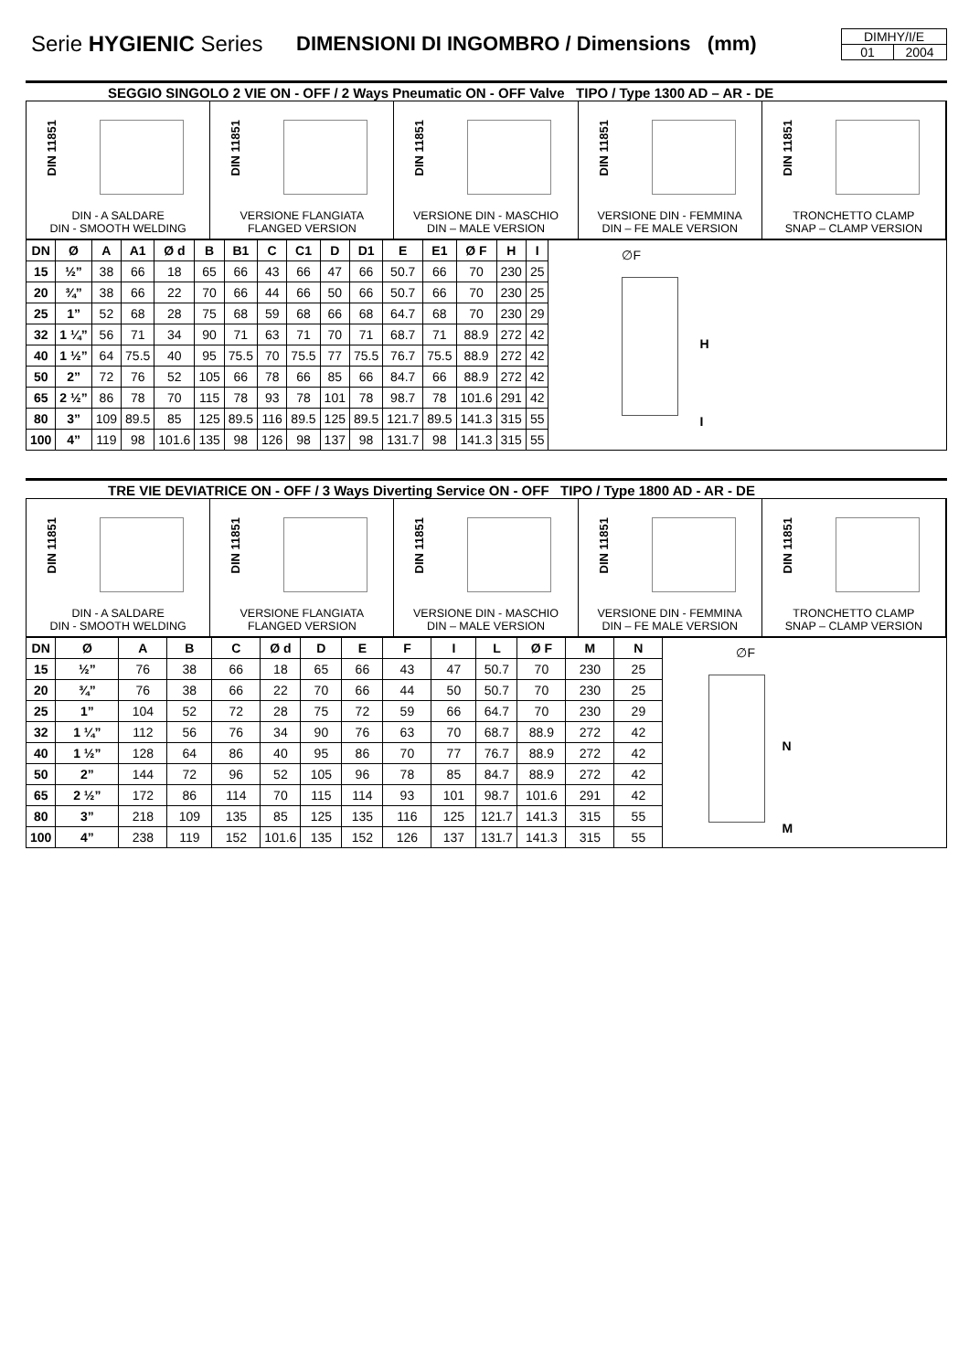Serie HYGIENIC Series
DIMENSIONI DI INGOMBRO / Dimensions (mm)
DIMHY/I/E
01 2004
SEGGIO SINGOLO 2 VIE ON - OFF / 2 Ways Pneumatic ON - OFF Valve TIPO / Type 1300 AD – AR - DE
DIN 11851
DIN - A SALDARE
DIN - SMOOTH WELDING
DIN 11851
VERSIONE FLANGIATA
FLANGED VERSION
DIN 11851
VERSIONE DIN - MASCHIO
DIN – MALE VERSION
DIN 11851
VERSIONE DIN - FEMMINA
DIN – FE MALE VERSION
DIN 11851
TRONCHETTO CLAMP
SNAP – CLAMP VERSION
| DN | Ø | A | A1 | Ø d | B | B1 | C | C1 | D | D1 | E | E1 | Ø F | H | I |
| --- | --- | --- | --- | --- | --- | --- | --- | --- | --- | --- | --- | --- | --- | --- | --- |
| 15 | ½” | 38 | 66 | 18 | 65 | 66 | 43 | 66 | 47 | 66 | 50.7 | 66 | 70 | 230 | 25 |
| 20 | ¾” | 38 | 66 | 22 | 70 | 66 | 44 | 66 | 50 | 66 | 50.7 | 66 | 70 | 230 | 25 |
| 25 | 1” | 52 | 68 | 28 | 75 | 68 | 59 | 68 | 66 | 68 | 64.7 | 68 | 70 | 230 | 29 |
| 32 | 1 ¼” | 56 | 71 | 34 | 90 | 71 | 63 | 71 | 70 | 71 | 68.7 | 71 | 88.9 | 272 | 42 |
| 40 | 1 ½” | 64 | 75.5 | 40 | 95 | 75.5 | 70 | 75.5 | 77 | 75.5 | 76.7 | 75.5 | 88.9 | 272 | 42 |
| 50 | 2” | 72 | 76 | 52 | 105 | 66 | 78 | 66 | 85 | 66 | 84.7 | 66 | 88.9 | 272 | 42 |
| 65 | 2 ½” | 86 | 78 | 70 | 115 | 78 | 93 | 78 | 101 | 78 | 98.7 | 78 | 101.6 | 291 | 42 |
| 80 | 3” | 109 | 89.5 | 85 | 125 | 89.5 | 116 | 89.5 | 125 | 89.5 | 121.7 | 89.5 | 141.3 | 315 | 55 |
| 100 | 4” | 119 | 98 | 101.6 | 135 | 98 | 126 | 98 | 137 | 98 | 131.7 | 98 | 141.3 | 315 | 55 |
∅F
H
I
TRE VIE DEVIATRICE ON - OFF / 3 Ways Diverting Service ON - OFF TIPO / Type 1800 AD - AR - DE
DIN 11851
DIN - A SALDARE
DIN - SMOOTH WELDING
DIN 11851
VERSIONE FLANGIATA
FLANGED VERSION
DIN 11851
VERSIONE DIN - MASCHIO
DIN – MALE VERSION
DIN 11851
VERSIONE DIN - FEMMINA
DIN – FE MALE VERSION
DIN 11851
TRONCHETTO CLAMP
SNAP – CLAMP VERSION
| DN | Ø | A | B | C | Ø d | D | E | F | I | L | Ø F | M | N |
| --- | --- | --- | --- | --- | --- | --- | --- | --- | --- | --- | --- | --- | --- |
| 15 | ½” | 76 | 38 | 66 | 18 | 65 | 66 | 43 | 47 | 50.7 | 70 | 230 | 25 |
| 20 | ¾” | 76 | 38 | 66 | 22 | 70 | 66 | 44 | 50 | 50.7 | 70 | 230 | 25 |
| 25 | 1” | 104 | 52 | 72 | 28 | 75 | 72 | 59 | 66 | 64.7 | 70 | 230 | 29 |
| 32 | 1 ¼” | 112 | 56 | 76 | 34 | 90 | 76 | 63 | 70 | 68.7 | 88.9 | 272 | 42 |
| 40 | 1 ½” | 128 | 64 | 86 | 40 | 95 | 86 | 70 | 77 | 76.7 | 88.9 | 272 | 42 |
| 50 | 2” | 144 | 72 | 96 | 52 | 105 | 96 | 78 | 85 | 84.7 | 88.9 | 272 | 42 |
| 65 | 2 ½” | 172 | 86 | 114 | 70 | 115 | 114 | 93 | 101 | 98.7 | 101.6 | 291 | 42 |
| 80 | 3” | 218 | 109 | 135 | 85 | 125 | 135 | 116 | 125 | 121.7 | 141.3 | 315 | 55 |
| 100 | 4” | 238 | 119 | 152 | 101.6 | 135 | 152 | 126 | 137 | 131.7 | 141.3 | 315 | 55 |
∅F
N
M